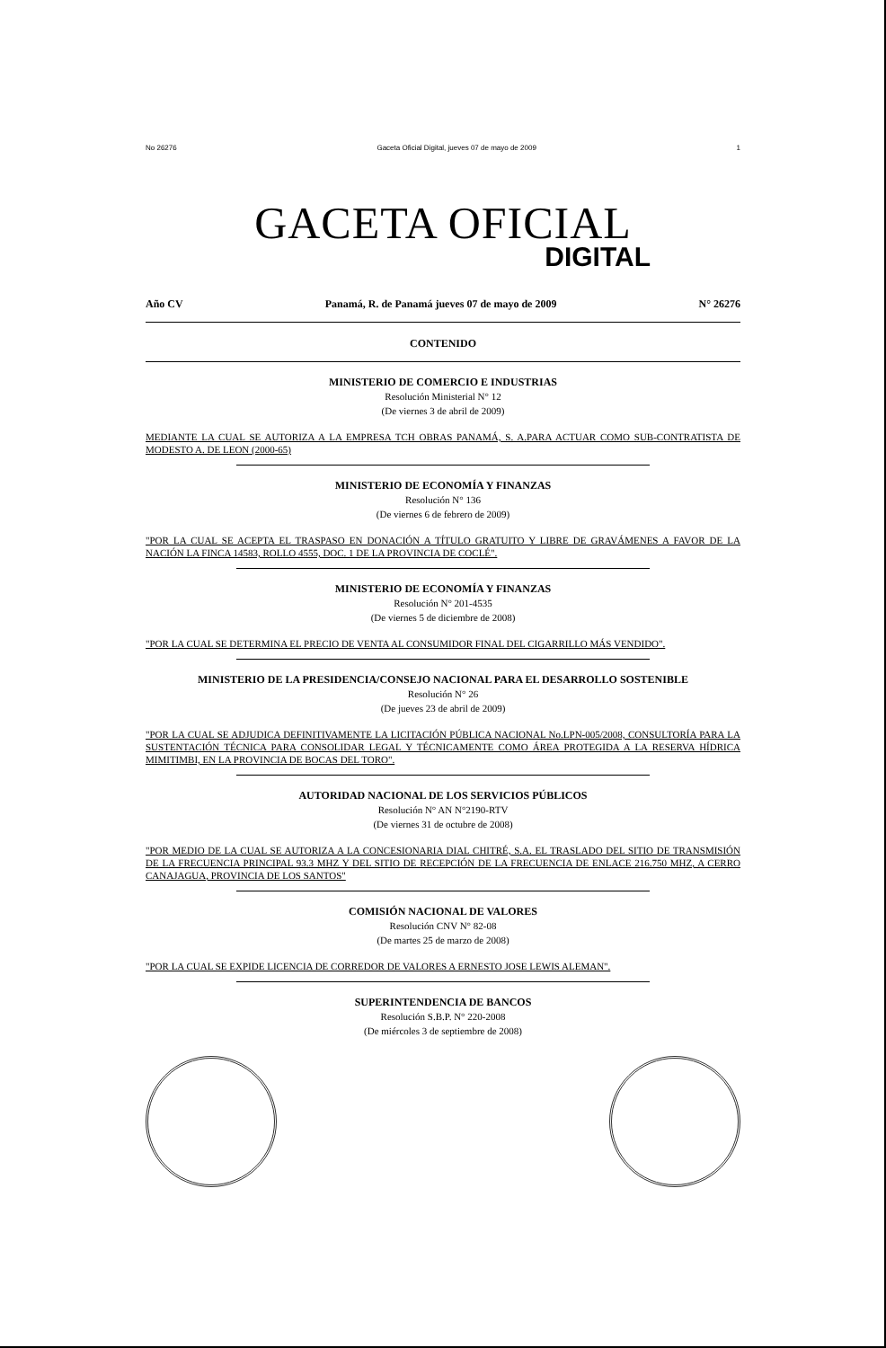No 26276 Gaceta Oficial Digital, jueves 07 de mayo de 2009 1
GACETA OFICIAL
DIGITAL
Año CV Panamá, R. de Panamá jueves 07 de mayo de 2009 N° 26276
CONTENIDO
MINISTERIO DE COMERCIO E INDUSTRIAS
Resolución Ministerial N° 12
(De viernes 3 de abril de 2009)
MEDIANTE LA CUAL SE AUTORIZA A LA EMPRESA TCH OBRAS PANAMÁ, S. A.PARA ACTUAR COMO SUB-CONTRATISTA DE MODESTO A. DE LEON (2000-65)
MINISTERIO DE ECONOMÍA Y FINANZAS
Resolución N° 136
(De viernes 6 de febrero de 2009)
"POR LA CUAL SE ACEPTA EL TRASPASO EN DONACIÓN A TÍTULO GRATUITO Y LIBRE DE GRAVÁMENES A FAVOR DE LA NACIÓN LA FINCA 14583, ROLLO 4555, DOC. 1 DE LA PROVINCIA DE COCLÉ".
MINISTERIO DE ECONOMÍA Y FINANZAS
Resolución N° 201-4535
(De viernes 5 de diciembre de 2008)
"POR LA CUAL SE DETERMINA EL PRECIO DE VENTA AL CONSUMIDOR FINAL DEL CIGARRILLO MÁS VENDIDO".
MINISTERIO DE LA PRESIDENCIA/CONSEJO NACIONAL PARA EL DESARROLLO SOSTENIBLE
Resolución N° 26
(De jueves 23 de abril de 2009)
"POR LA CUAL SE ADJUDICA DEFINITIVAMENTE LA LICITACIÓN PÚBLICA NACIONAL No.LPN-005/2008, CONSULTORÍA PARA LA SUSTENTACIÓN TÉCNICA PARA CONSOLIDAR LEGAL Y TÉCNICAMENTE COMO ÁREA PROTEGIDA A LA RESERVA HÍDRICA MIMITIMBI, EN LA PROVINCIA DE BOCAS DEL TORO".
AUTORIDAD NACIONAL DE LOS SERVICIOS PÚBLICOS
Resolución N° AN N°2190-RTV
(De viernes 31 de octubre de 2008)
"POR MEDIO DE LA CUAL SE AUTORIZA A LA CONCESIONARIA DIAL CHITRÉ, S.A. EL TRASLADO DEL SITIO DE TRANSMISIÓN DE LA FRECUENCIA PRINCIPAL 93.3 MHZ Y DEL SITIO DE RECEPCIÓN DE LA FRECUENCIA DE ENLACE 216.750 MHZ, A CERRO CANAJAGUA, PROVINCIA DE LOS SANTOS"
COMISIÓN NACIONAL DE VALORES
Resolución CNV N° 82-08
(De martes 25 de marzo de 2008)
"POR LA CUAL SE EXPIDE LICENCIA DE CORREDOR DE VALORES A ERNESTO JOSE LEWIS ALEMAN".
SUPERINTENDENCIA DE BANCOS
Resolución S.B.P. N° 220-2008
(De miércoles 3 de septiembre de 2008)